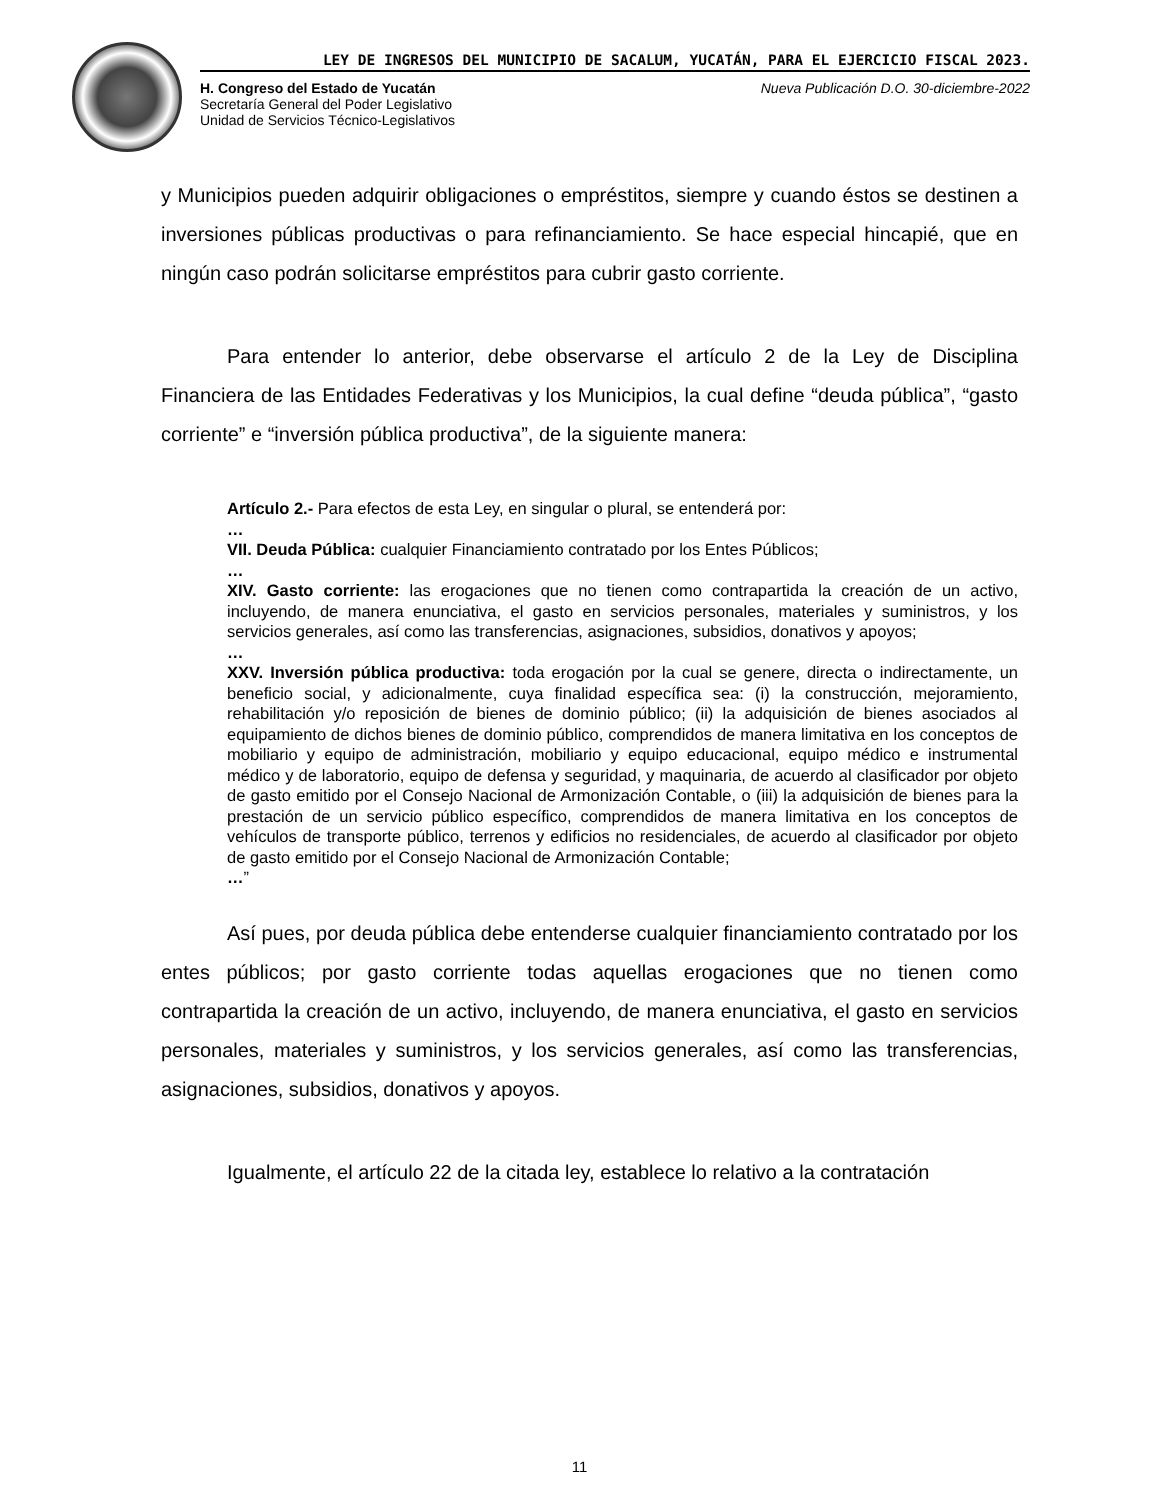LEY DE INGRESOS DEL MUNICIPIO DE SACALUM, YUCATÁN, PARA EL EJERCICIO FISCAL 2023.
H. Congreso del Estado de Yucatán
Secretaría General del Poder Legislativo
Unidad de Servicios Técnico-Legislativos
Nueva Publicación D.O. 30-diciembre-2022
y Municipios pueden adquirir obligaciones o empréstitos, siempre y cuando éstos se destinen a inversiones públicas productivas o para refinanciamiento. Se hace especial hincapié, que en ningún caso podrán solicitarse empréstitos para cubrir gasto corriente.
Para entender lo anterior, debe observarse el artículo 2 de la Ley de Disciplina Financiera de las Entidades Federativas y los Municipios, la cual define “deuda pública”, “gasto corriente” e “inversión pública productiva”, de la siguiente manera:
Artículo 2.- Para efectos de esta Ley, en singular o plural, se entenderá por:
…
VII. Deuda Pública: cualquier Financiamiento contratado por los Entes Públicos;
…
XIV. Gasto corriente: las erogaciones que no tienen como contrapartida la creación de un activo, incluyendo, de manera enunciativa, el gasto en servicios personales, materiales y suministros, y los servicios generales, así como las transferencias, asignaciones, subsidios, donativos y apoyos;
…
XXV. Inversión pública productiva: toda erogación por la cual se genere, directa o indirectamente, un beneficio social, y adicionalmente, cuya finalidad específica sea: (i) la construcción, mejoramiento, rehabilitación y/o reposición de bienes de dominio público; (ii) la adquisición de bienes asociados al equipamiento de dichos bienes de dominio público, comprendidos de manera limitativa en los conceptos de mobiliario y equipo de administración, mobiliario y equipo educacional, equipo médico e instrumental médico y de laboratorio, equipo de defensa y seguridad, y maquinaria, de acuerdo al clasificador por objeto de gasto emitido por el Consejo Nacional de Armonización Contable, o (iii) la adquisición de bienes para la prestación de un servicio público específico, comprendidos de manera limitativa en los conceptos de vehículos de transporte público, terrenos y edificios no residenciales, de acuerdo al clasificador por objeto de gasto emitido por el Consejo Nacional de Armonización Contable;
…”
Así pues, por deuda pública debe entenderse cualquier financiamiento contratado por los entes públicos; por gasto corriente todas aquellas erogaciones que no tienen como contrapartida la creación de un activo, incluyendo, de manera enunciativa, el gasto en servicios personales, materiales y suministros, y los servicios generales, así como las transferencias, asignaciones, subsidios, donativos y apoyos.
Igualmente, el artículo 22 de la citada ley, establece lo relativo a la contratación
11